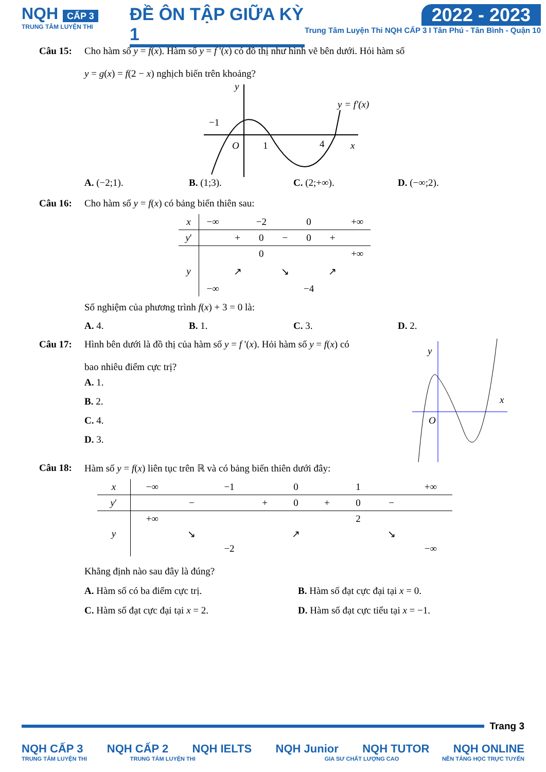NQH CẤP 3
TRUNG TÂM LUYỆN THI
ĐỀ ÔN TẬP GIỮA KỲ 1
2022 - 2023
Trung Tâm Luyện Thi NQH CẤP 3 I Tân Phú - Tân Bình - Quận 10
Câu 15: Cho hàm số y = f(x). Hàm số y = f '(x) có đồ thị như hình vẽ bên dưới. Hỏi hàm số
y = g(x) = f(2 − x) nghịch biến trên khoảng?
y
−1
O
1
4
x
y = f′(x)
A. (−2;1). B. (1;3). C. (2;+∞). D. (−∞;2).
Câu 16: Cho hàm số y = f(x) có bảng biến thiên sau:
| x | −∞ | | −2 | | 0 | | +∞ |
| y ' | | + | 0 | − | 0 | + | |
| y | −∞ | ↗ | 0 | ↘ | −4 | ↗ | +∞ |
Số nghiệm của phương trình f(x) + 3 = 0 là:
A. 4. B. 1. C. 3. D. 2.
Câu 17: Hình bên dưới là đồ thị của hàm số y = f '(x). Hỏi hàm số y = f(x) có
bao nhiêu điểm cực trị?
A. 1.
B. 2.
C. 4.
D. 3.
y
x
O
Câu 18: Hàm số y = f(x) liên tục trên ℝ và có bảng biến thiên dưới đây:
| x | −∞ | | −1 | | 0 | | 1 | | +∞ |
| y ′ | | − | | + | 0 | + | 0 | − | |
| y | +∞ | ↘ | −2 | ↗ | | | 2 | ↘ | −∞ |
Khẳng định nào sau đây là đúng?
A. Hàm số có ba điểm cực trị. B. Hàm số đạt cực đại tại x = 0.
C. Hàm số đạt cực đại tại x = 2. D. Hàm số đạt cực tiểu tại x = −1.
Trang 3
NQH CẤP 3 NQH CẤP 2 NQH IELTS NQH Junior NQH TUTOR NQH ONLINE
TRUNG TÂM LUYỆN THI TRUNG TÂM LUYỆN THI GIA SƯ CHẤT LƯỢNG CAO NỀN TẢNG HỌC TRỰC TUYẾN